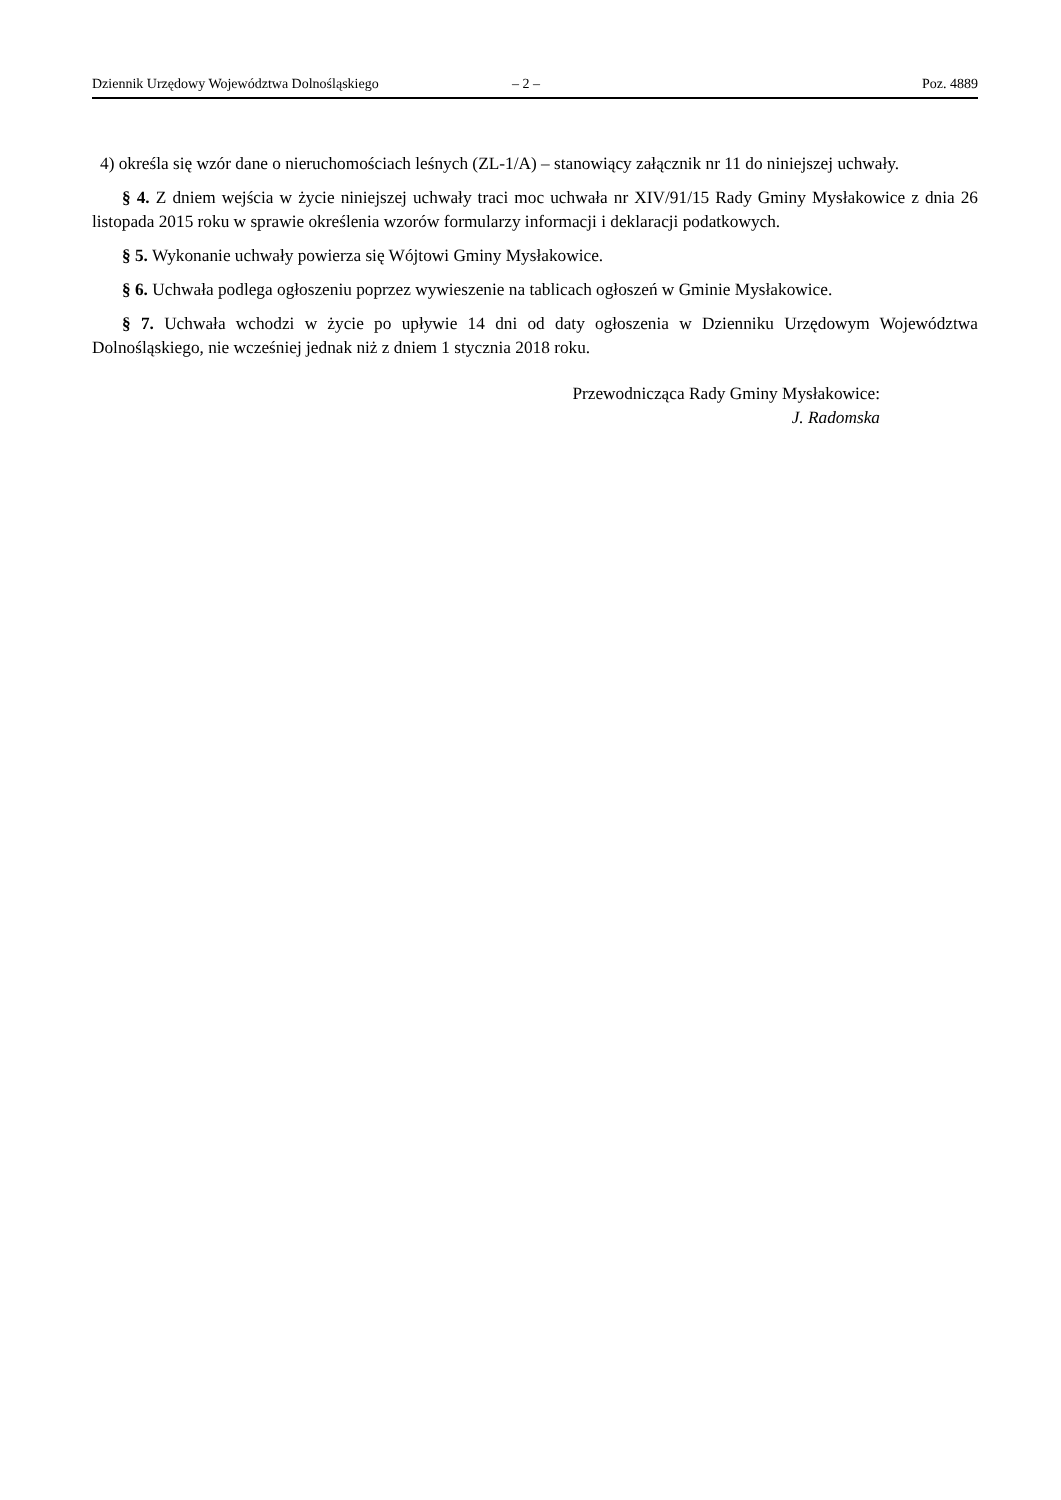Dziennik Urzędowy Województwa Dolnośląskiego – 2 – Poz. 4889
4) określa się wzór dane o nieruchomościach leśnych (ZL-1/A) – stanowiący załącznik nr 11 do niniejszej uchwały.
§ 4. Z dniem wejścia w życie niniejszej uchwały traci moc uchwała nr XIV/91/15 Rady Gminy Mysłakowice z dnia 26 listopada 2015 roku w sprawie określenia wzorów formularzy informacji i deklaracji podatkowych.
§ 5. Wykonanie uchwały powierza się Wójtowi Gminy Mysłakowice.
§ 6. Uchwała podlega ogłoszeniu poprzez wywieszenie na tablicach ogłoszeń w Gminie Mysłakowice.
§ 7. Uchwała wchodzi w życie po upływie 14 dni od daty ogłoszenia w Dzienniku Urzędowym Województwa Dolnośląskiego, nie wcześniej jednak niż z dniem 1 stycznia 2018 roku.
Przewodnicząca Rady Gminy Mysłakowice:
J. Radomska